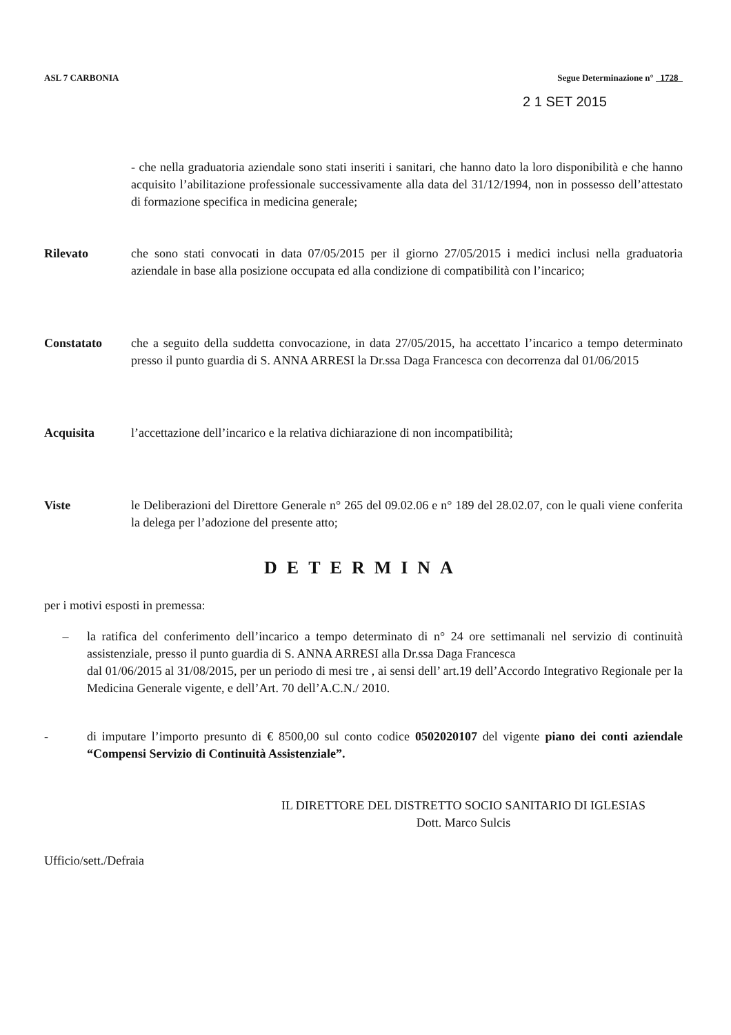ASL 7 CARBONIA Segue Determinazione n° 1728
2 1 SET 2015
- che nella graduatoria aziendale sono stati inseriti i sanitari, che hanno dato la loro disponibilità e che hanno acquisito l’abilitazione professionale successivamente alla data del 31/12/1994, non in possesso dell’attestato di formazione specifica in medicina generale;
Rilevato che sono stati convocati in data 07/05/2015 per il giorno 27/05/2015 i medici inclusi nella graduatoria aziendale in base alla posizione occupata ed alla condizione di compatibilità con l’incarico;
Constatato che a seguito della suddetta convocazione, in data 27/05/2015, ha accettato l’incarico a tempo determinato presso il punto guardia di S. ANNA ARRESI la Dr.ssa Daga Francesca con decorrenza dal 01/06/2015
Acquisita l’accettazione dell’incarico e la relativa dichiarazione di non incompatibilità;
Viste le Deliberazioni del Direttore Generale n° 265 del 09.02.06 e n° 189 del 28.02.07, con le quali viene conferita la delega per l’adozione del presente atto;
DETERMINA
per i motivi esposti in premessa:
– la ratifica del conferimento dell’incarico a tempo determinato di n° 24 ore settimanali nel servizio di continuità assistenziale, presso il punto guardia di S. ANNA ARRESI alla Dr.ssa Daga Francesca
dal 01/06/2015 al 31/08/2015, per un periodo di mesi tre , ai sensi dell’ art.19 dell’Accordo Integrativo Regionale per la Medicina Generale vigente, e dell’Art. 70 dell’A.C.N./ 2010.
- di imputare l’importo presunto di € 8500,00 sul conto codice 0502020107 del vigente piano dei conti aziendale “Compensi Servizio di Continuità Assistenziale”.
IL DIRETTORE DEL DISTRETTO SOCIO SANITARIO DI IGLESIAS
Dott. Marco Sulcis
Ufficio/sett./Defraia